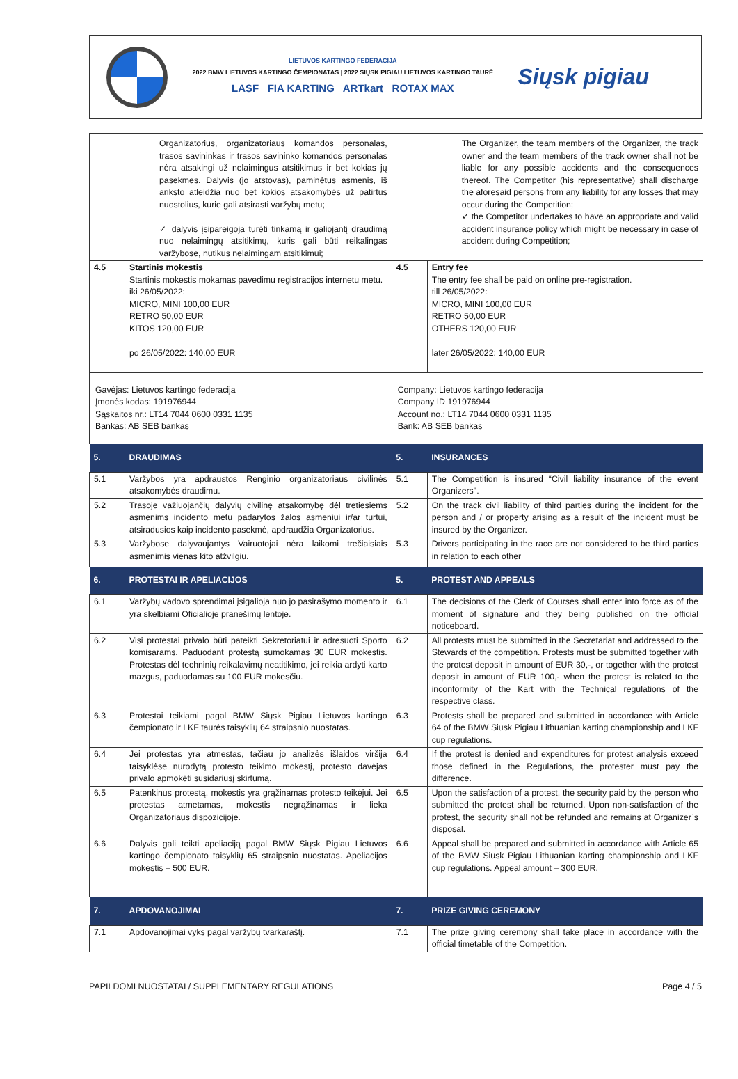LIETUVOS KARTINGO FEDERACIJA
2022 BMW LIETUVOS KARTINGO ČEMPIONATAS | 2022 SIŲSK PIGIAU LIETUVOS KARTINGO TAURĖ
LASF FIA KARTING ARTkart ROTAX MAX
Siųsk pigiau
| Organizatorius, organizatoriaus komandos personalas, trasos savininkas ir trasos savininko komandos personalas nėra atsakingi už nelaimingus atsitikimus ir bet kokias jų pasekmes. Dalyvis (jo atstovas), paminėtus asmenis, iš anksto atleidžia nuo bet kokios atsakomybės už patirtus nuostolius, kurie gali atsirasti varžybų metu; ✓ dalyvis įsipareigoja turėti tinkamą ir galiojantį draudimą nuo nelaimingų atsitikimų, kuris gali būti reikalingas varžybose, nutikus nelaimingam atsitikimui; | | The Organizer, the team members of the Organizer, the track owner and the team members of the track owner shall not be liable for any possible accidents and the consequences thereof. The Competitor (his representative) shall discharge the aforesaid persons from any liability for any losses that may occur during the Competition; ✓ the Competitor undertakes to have an appropriate and valid accident insurance policy which might be necessary in case of accident during Competition; | |
| 4.5 | Startinis mokestis Startinis mokestis mokamas pavedimu registracijos internetu metu. iki 26/05/2022: MICRO, MINI 100,00 EUR RETRO 50,00 EUR KITOS 120,00 EUR po 26/05/2022: 140,00 EUR | 4.5 | Entry fee The entry fee shall be paid on online pre-registration. till 26/05/2022: MICRO, MINI 100,00 EUR RETRO 50,00 EUR OTHERS 120,00 EUR later 26/05/2022: 140,00 EUR |
| Gavėjas: Lietuvos kartingo federacija Įmonės kodas: 191976944 Sąskaitos nr.: LT14 7044 0600 0331 1135 Bankas: AB SEB bankas | | Company: Lietuvos kartingo federacija Company ID 191976944 Account no.: LT14 7044 0600 0331 1135 Bank: AB SEB bankas | |
| 5. | DRAUDIMAS | 5. | INSURANCES |
| 5.1 | Varžybos yra apdraustos Renginio organizatoriaus civilinės atsakomybės draudimu. | 5.1 | The Competition is insured “Civil liability insurance of the event Organizers". |
| 5.2 | Trasoje važiuojančių dalyvių civilinę atsakomybę dėl tretiesiems asmenims incidento metu padarytos žalos asmeniui ir/ar turtui, atsiradusios kaip incidento pasekmė, apdraudžia Organizatorius. | 5.2 | On the track civil liability of third parties during the incident for the person and / or property arising as a result of the incident must be insured by the Organizer. |
| 5.3 | Varžybose dalyvaujantys Vairuotojai nėra laikomi trečiaisiais asmenimis vienas kito atžvilgiu. | 5.3 | Drivers participating in the race are not considered to be third parties in relation to each other |
| 6. | PROTESTAI IR APELIACIJOS | 5. | PROTEST AND APPEALS |
| 6.1 | Varžybų vadovo sprendimai įsigalioja nuo jo pasirašymo momento ir yra skelbiami Oficialioje pranešimų lentoje. | 6.1 | The decisions of the Clerk of Courses shall enter into force as of the moment of signature and they being published on the official noticeboard. |
| 6.2 | Visi protestai privalo būti pateikti Sekretoriatui ir adresuoti Sporto komisarams. Paduodant protestą sumokamas 30 EUR mokestis. Protestas dėl techninių reikalavimų neatitikimo, jei reikia ardyti karto mazgus, paduodamas su 100 EUR mokesčiu. | 6.2 | All protests must be submitted in the Secretariat and addressed to the Stewards of the competition. Protests must be submitted together with the protest deposit in amount of EUR 30,-, or together with the protest deposit in amount of EUR 100,- when the protest is related to the inconformity of the Kart with the Technical regulations of the respective class. |
| 6.3 | Protestai teikiami pagal BMW Siųsk Pigiau Lietuvos kartingo čempionato ir LKF taurės taisyklių 64 straipsnio nuostatas. | 6.3 | Protests shall be prepared and submitted in accordance with Article 64 of the BMW Siusk Pigiau Lithuanian karting championship and LKF cup regulations. |
| 6.4 | Jei protestas yra atmestas, tačiau jo analizės išlaidos viršija taisyklėse nurodytą protesto teikimo mokestį, protesto davėjas privalo apmokėti susidariusį skirtumą. | 6.4 | If the protest is denied and expenditures for protest analysis exceed those defined in the Regulations, the protester must pay the difference. |
| 6.5 | Patenkinus protestą, mokestis yra grąžinamas protesto teikėjui. Jei protestas atmetamas, mokestis negrąžinamas ir lieka Organizatoriaus dispozicijoje. | 6.5 | Upon the satisfaction of a protest, the security paid by the person who submitted the protest shall be returned. Upon non-satisfaction of the protest, the security shall not be refunded and remains at Organizer`s disposal. |
| 6.6 | Dalyvis gali teikti apeliaciją pagal BMW Siųsk Pigiau Lietuvos kartingo čempionato taisyklių 65 straipsnio nuostatas. Apeliacijos mokestis – 500 EUR. | 6.6 | Appeal shall be prepared and submitted in accordance with Article 65 of the BMW Siusk Pigiau Lithuanian karting championship and LKF cup regulations. Appeal amount – 300 EUR. |
| 7. | APDOVANOJIMAI | 7. | PRIZE GIVING CEREMONY |
| 7.1 | Apdovanojimai vyks pagal varžybų tvarkaraštį. | 7.1 | The prize giving ceremony shall take place in accordance with the official timetable of the Competition. |
PAPILDOMI NUOSTATAI / SUPPLEMENTARY REGULATIONS Page 4 / 5